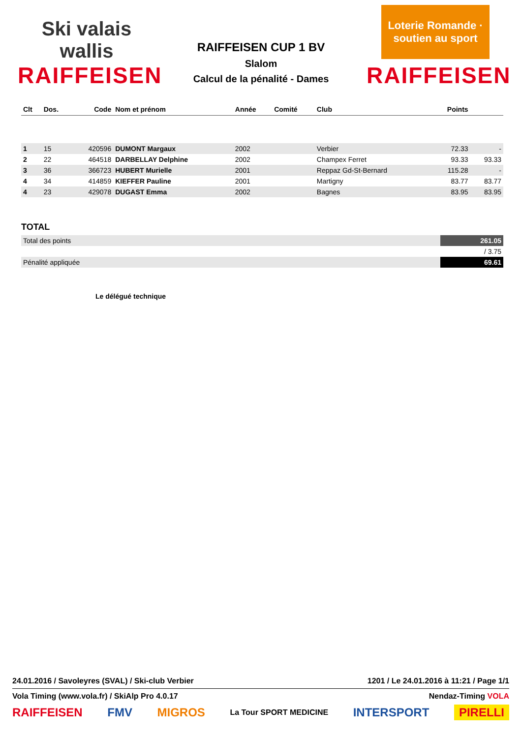Ski valais wallis
RAIFFEISEN
RAIFFEISEN CUP 1 BV
Slalom
Calcul de la pénalité - Dames
Loterie Romande · soutien au sport
RAIFFEISEN
| Clt | Dos. | Code | Nom et prénom | Année | Comité | Club | Points | |
| --- | --- | --- | --- | --- | --- | --- | --- | --- |
| 1 | 15 | 420596 | DUMONT Margaux | 2002 | | Verbier | 72.33 | - |
| 2 | 22 | 464518 | DARBELLAY Delphine | 2002 | | Champex Ferret | 93.33 | 93.33 |
| 3 | 36 | 366723 | HUBERT Murielle | 2001 | | Reppaz Gd-St-Bernard | 115.28 | - |
| 4 | 34 | 414859 | KIEFFER Pauline | 2001 | | Martigny | 83.77 | 83.77 |
| 4 | 23 | 429078 | DUGAST Emma | 2002 | | Bagnes | 83.95 | 83.95 |
TOTAL
| Total des points | 261.05 |
| | / 3.75 |
| Pénalité appliquée | 69.61 |
Le délégué technique
24.01.2016 / Savoleyres (SVAL) / Ski-club Verbier 1201 / Le 24.01.2016 à 11:21 / Page 1/1
Vola Timing (www.vola.fr) / SkiAlp Pro 4.0.17 Nendaz-Timing VOLA
RAIFFEISEN FMV MIGROS La Tour SPORT MEDICINE INTERSPORT PIRELLI